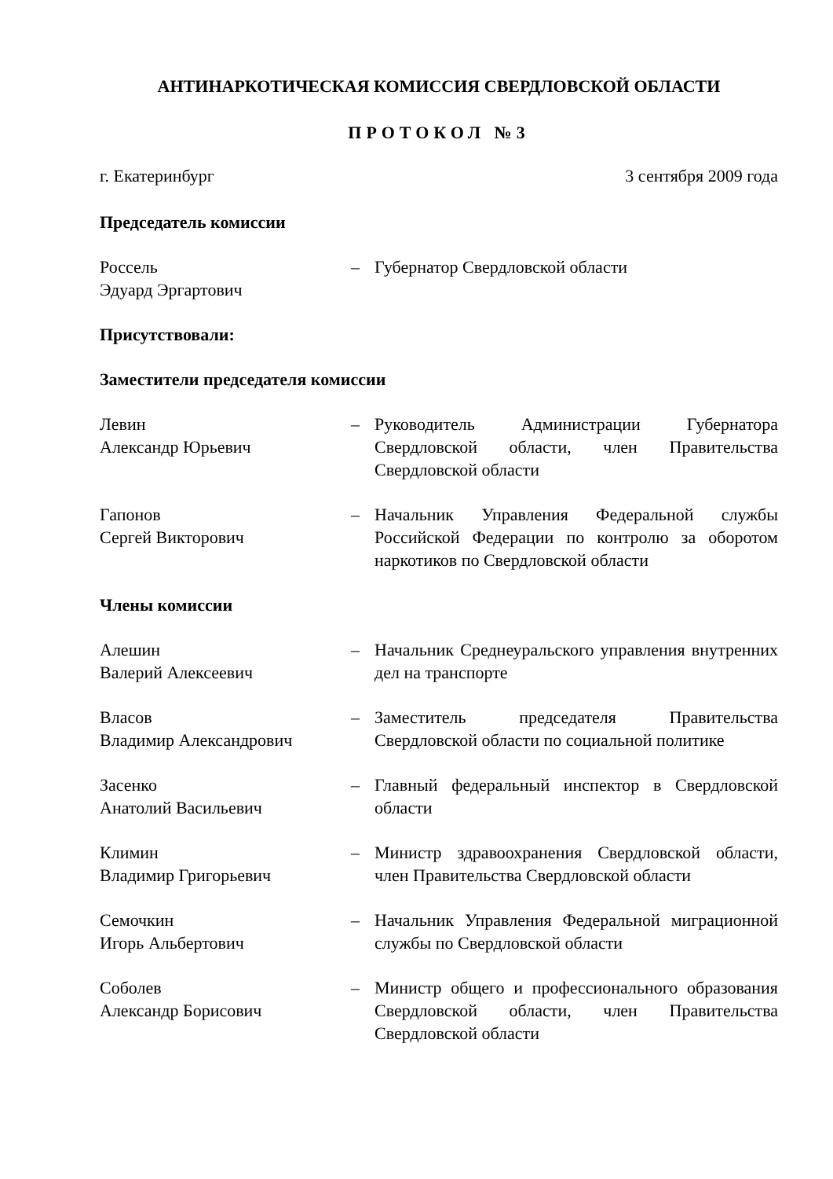АНТИНАРКОТИЧЕСКАЯ КОМИССИЯ СВЕРДЛОВСКОЙ ОБЛАСТИ
ПРОТОКОЛ №3
г. Екатеринбург 3 сентября 2009 года
Председатель комиссии
Россель
Эдуард Эргартович
– Губернатор Свердловской области
Присутствовали:
Заместители председателя комиссии
Левин
Александр Юрьевич
– Руководитель Администрации Губернатора Свердловской области, член Правительства Свердловской области
Гапонов
Сергей Викторович
– Начальник Управления Федеральной службы Российской Федерации по контролю за оборотом наркотиков по Свердловской области
Члены комиссии
Алешин
Валерий Алексеевич
– Начальник Среднеуральского управления внутренних дел на транспорте
Власов
Владимир Александрович
– Заместитель председателя Правительства Свердловской области по социальной политике
Засенко
Анатолий Васильевич
– Главный федеральный инспектор в Свердловской области
Климин
Владимир Григорьевич
– Министр здравоохранения Свердловской области, член Правительства Свердловской области
Семочкин
Игорь Альбертович
– Начальник Управления Федеральной миграционной службы по Свердловской области
Соболев
Александр Борисович
– Министр общего и профессионального образования Свердловской области, член Правительства Свердловской области